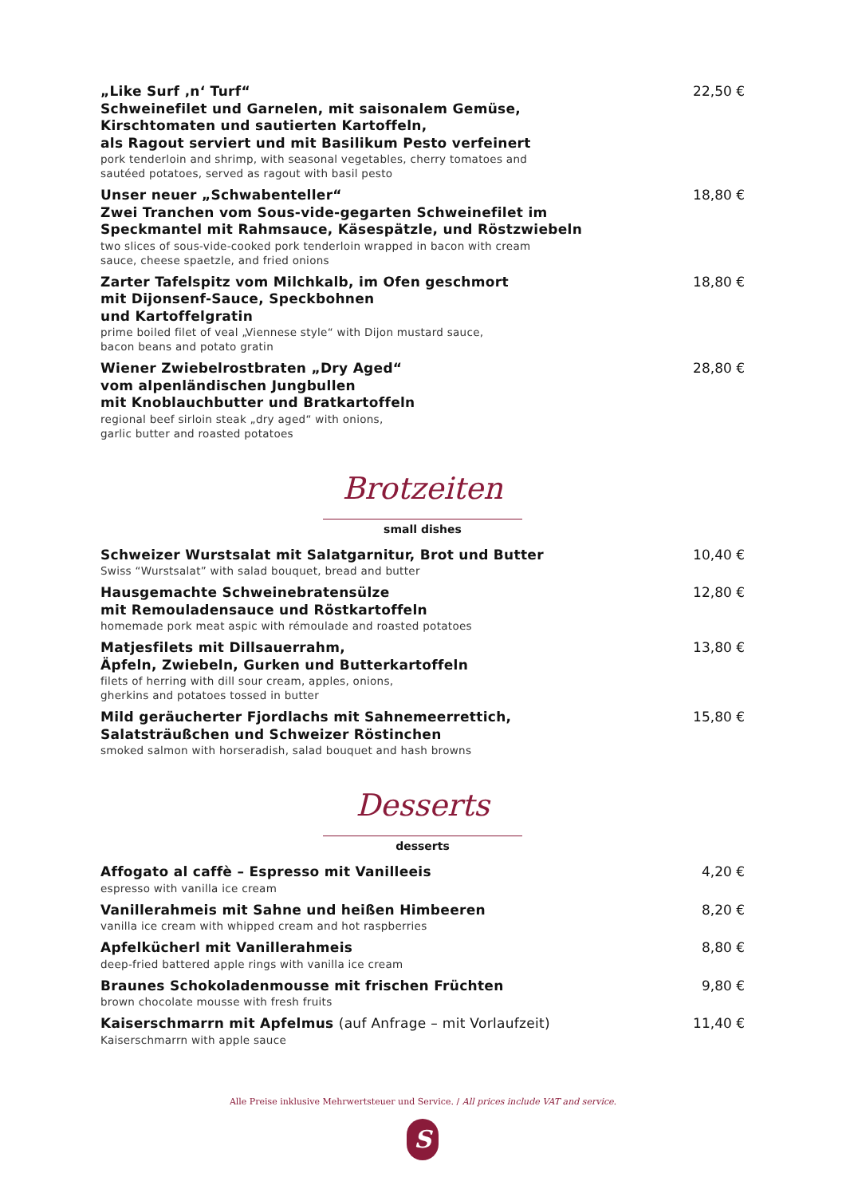„Like Surf ‚n‘ Turf“
Schweinefilet und Garnelen, mit saisonalem Gemüse,
Kirschtomaten und sautierten Kartoffeln,
als Ragout serviert und mit Basilikum Pesto verfeinert
pork tenderloin and shrimp, with seasonal vegetables, cherry tomatoes and
sautéed potatoes, served as ragout with basil pesto
22,50 €
Unser neuer „Schwabenteller“
Zwei Tranchen vom Sous-vide-gegarten Schweinefilet im
Speckmantel mit Rahmsauce, Käsespätzle, und Röstzwiebeln
two slices of sous-vide-cooked pork tenderloin wrapped in bacon with cream
sauce, cheese spaetzle, and fried onions
18,80 €
Zarter Tafelspitz vom Milchkalb, im Ofen geschmort
mit Dijonsenf-Sauce, Speckbohnen
und Kartoffelgratin
prime boiled filet of veal „Viennese style“ with Dijon mustard sauce,
bacon beans and potato gratin
18,80 €
Wiener Zwiebelrostbraten „Dry Aged“
vom alpenländischen Jungbullen
mit Knoblauchbutter und Bratkartoffeln
regional beef sirloin steak „dry aged“ with onions,
garlic butter and roasted potatoes
28,80 €
Brotzeiten
small dishes
Schweizer Wurstsalat mit Salatgarnitur, Brot und Butter
Swiss “Wurstsalat” with salad bouquet, bread and butter
10,40 €
Hausgemachte Schweinebratensülze
mit Remouladensauce und Röstkartoffeln
homemade pork meat aspic with rémoulade and roasted potatoes
12,80 €
Matjesfilets mit Dillsauerrahm,
Äpfeln, Zwiebeln, Gurken und Butterkartoffeln
filets of herring with dill sour cream, apples, onions,
gherkins and potatoes tossed in butter
13,80 €
Mild geräucherter Fjordlachs mit Sahnemeerrettich,
Salatsträußchen und Schweizer Röstinchen
smoked salmon with horseradish, salad bouquet and hash browns
15,80 €
Desserts
desserts
Affogato al caffè – Espresso mit Vanilleeis
espresso with vanilla ice cream
4,20 €
Vanillerahmeis mit Sahne und heißen Himbeeren
vanilla ice cream with whipped cream and hot raspberries
8,20 €
Apfelkücherl mit Vanillerahmeis
deep-fried battered apple rings with vanilla ice cream
8,80 €
Braunes Schokoladenmousse mit frischen Früchten
brown chocolate mousse with fresh fruits
9,80 €
Kaiserschmarrn mit Apfelmus (auf Anfrage – mit Vorlaufzeit)
Kaiserschmarrn with apple sauce
11,40 €
Alle Preise inklusive Mehrwertsteuer und Service. / All prices include VAT and service.
S